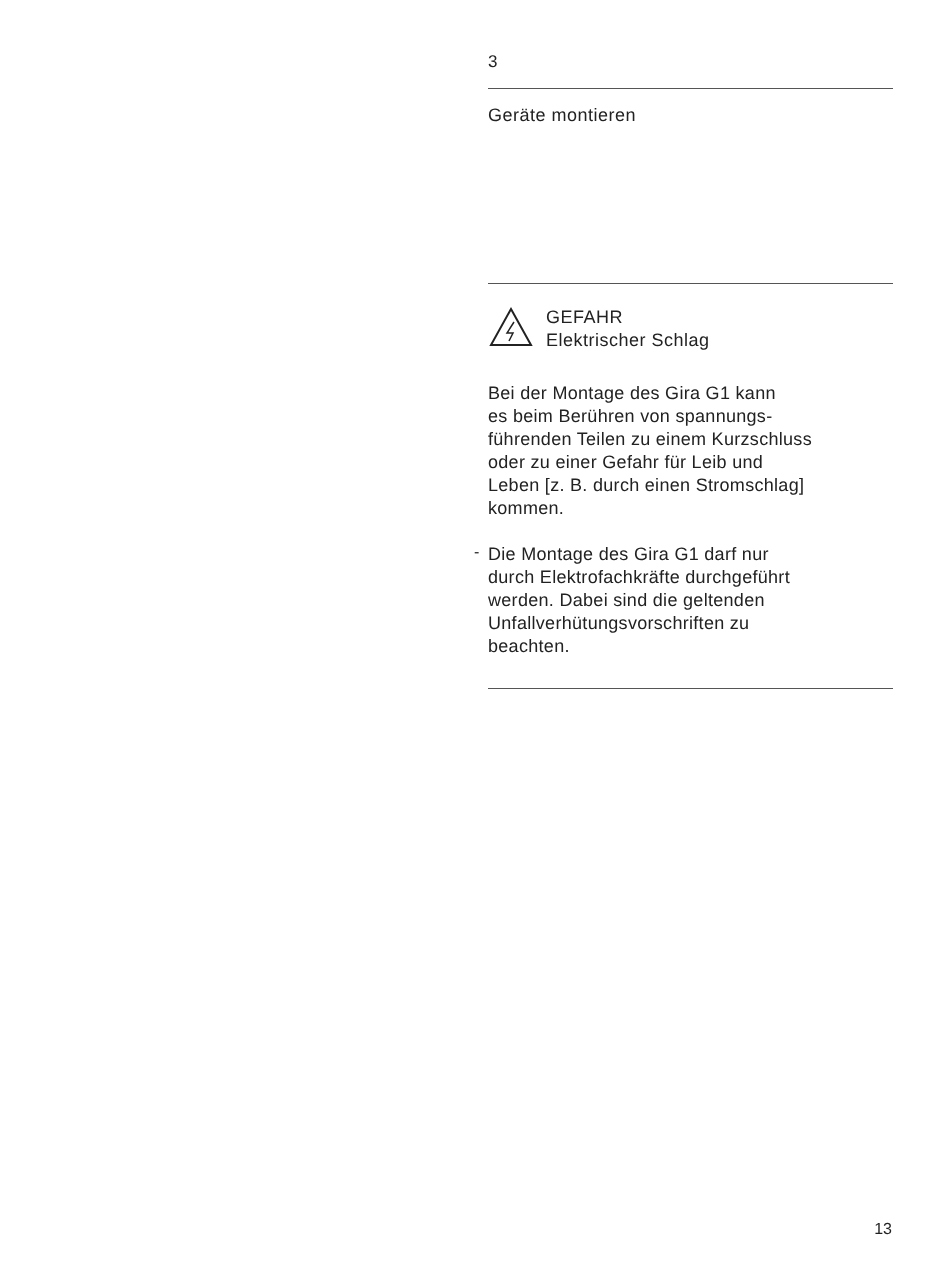3
Geräte montieren
GEFAHR
Elektrischer Schlag
Bei der Montage des Gira G1 kann
es beim Berühren von spannungs-
führenden Teilen zu einem Kurzschluss
oder zu einer Gefahr für Leib und
Leben [z. B. durch einen Stromschlag]
kommen.
-
Die Montage des Gira G1 darf nur
durch Elektrofachkräfte durchgeführt
werden. Dabei sind die geltenden
Unfallverhütungsvorschriften zu
beachten.
13